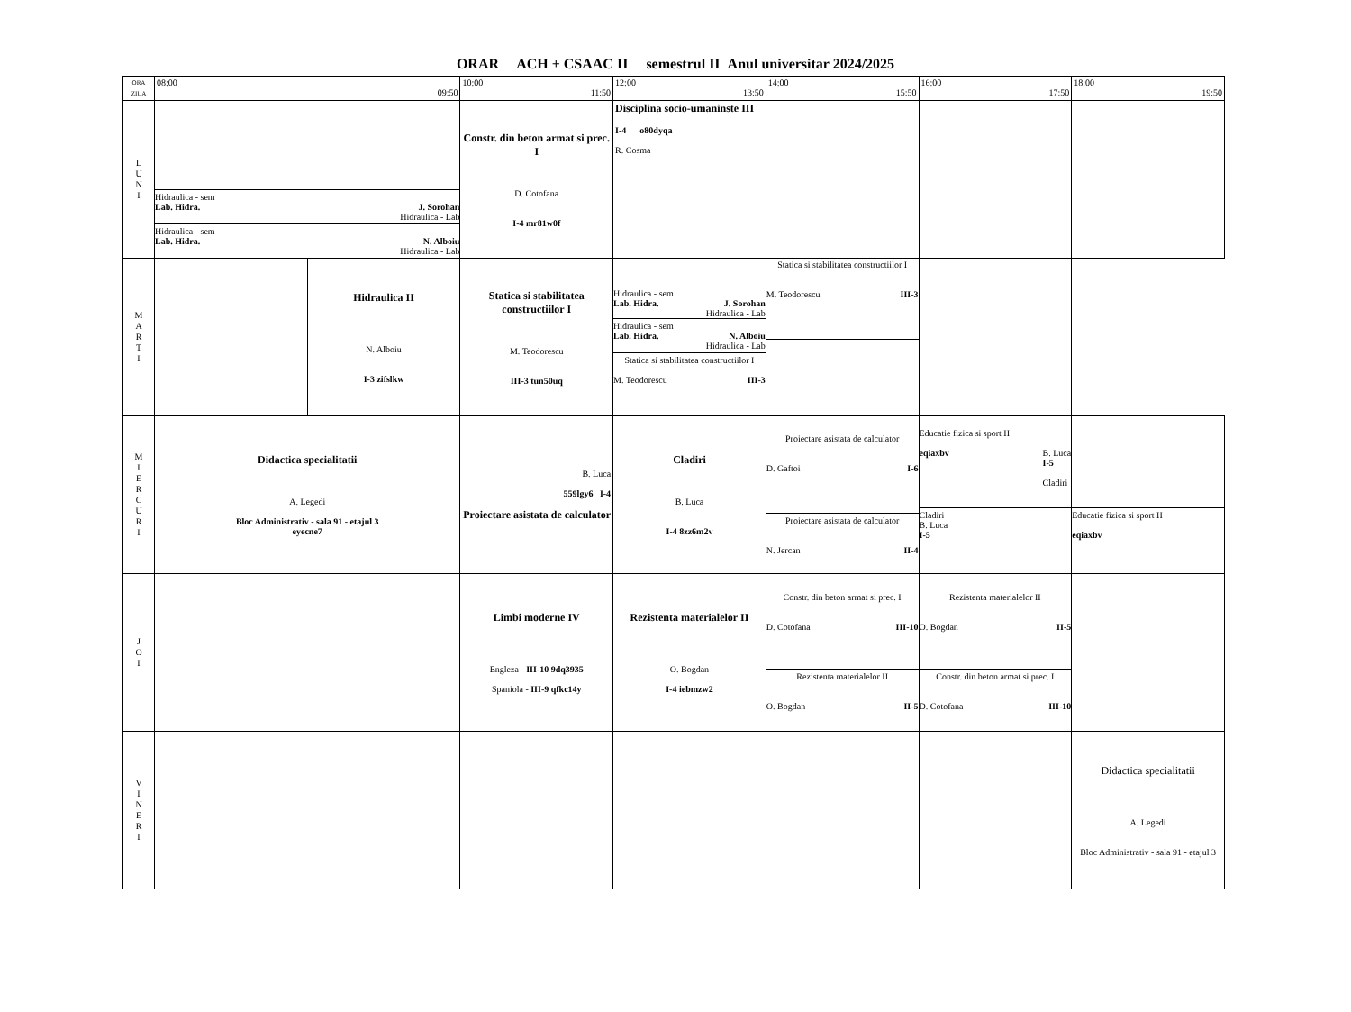ORAR ACH + CSAAC II semestrul II Anul universitar 2024/2025
| ORA ZIUA | 08:00 09:50 | | 10:00 11:50 | 12:00 13:50 | 14:00 15:50 | 16:00 17:50 | 18:00 19:50 |
| L U N I | Hidraulica - sem Lab. Hidra. J. Sorohan Hidraulica - Lab Hidraulica - sem Lab. Hidra. N. Alboiu Hidraulica - Lab | | Constr. din beton armat si prec. I D. Cotofana I-4 mr81w0f | Disciplina socio-umaninste III I-4 o80dyqa R. Cosma | | | |
| M A R T I | | Hidraulica II N. Alboiu I-3 zifslkw | Statica si stabilitatea constructiilor I M. Teodorescu III-3 tun50uq | Hidraulica - sem Lab. Hidra. J. Sorohan Hidraulica - Lab Hidraulica - sem Lab. Hidra. N. Alboiu Hidraulica - Lab Statica si stabilitatea constructiilor I M. Teodorescu III-3 | Statica si stabilitatea constructiilor I M. Teodorescu III-3 | | |
| M I E R C U R I | Didactica specialitatii A. Legedi Bloc Administrativ - sala 91 - etajul 3 eyecne7 | | B. Luca 559lgy6 I-4 Proiectare asistata de calculator | Cladiri B. Luca I-4 8zz6m2v | Proiectare asistata de calculator D. Gaftoi I-6 Proiectare asistata de calculator N. Jercan II-4 | Educatie fizica si sport II eqiaxbv B. Luca I-5 Cladiri Cladiri B. Luca I-5 | Educatie fizica si sport II eqiaxbv |
| J O I | | | Limbi moderne IV Engleza - III-10 9dq3935 Spaniola - III-9 qfkc14y | Rezistenta materialelor II O. Bogdan I-4 iebmzw2 | Constr. din beton armat si prec. I D. Cotofana III-10 Rezistenta materialelor II O. Bogdan II-5 | Rezistenta materialelor II O. Bogdan II-5 Constr. din beton armat si prec. I D. Cotofana III-10 | |
| V I N E R I | | | | | | | Didactica specialitatii A. Legedi Bloc Administrativ - sala 91 - etajul 3 |